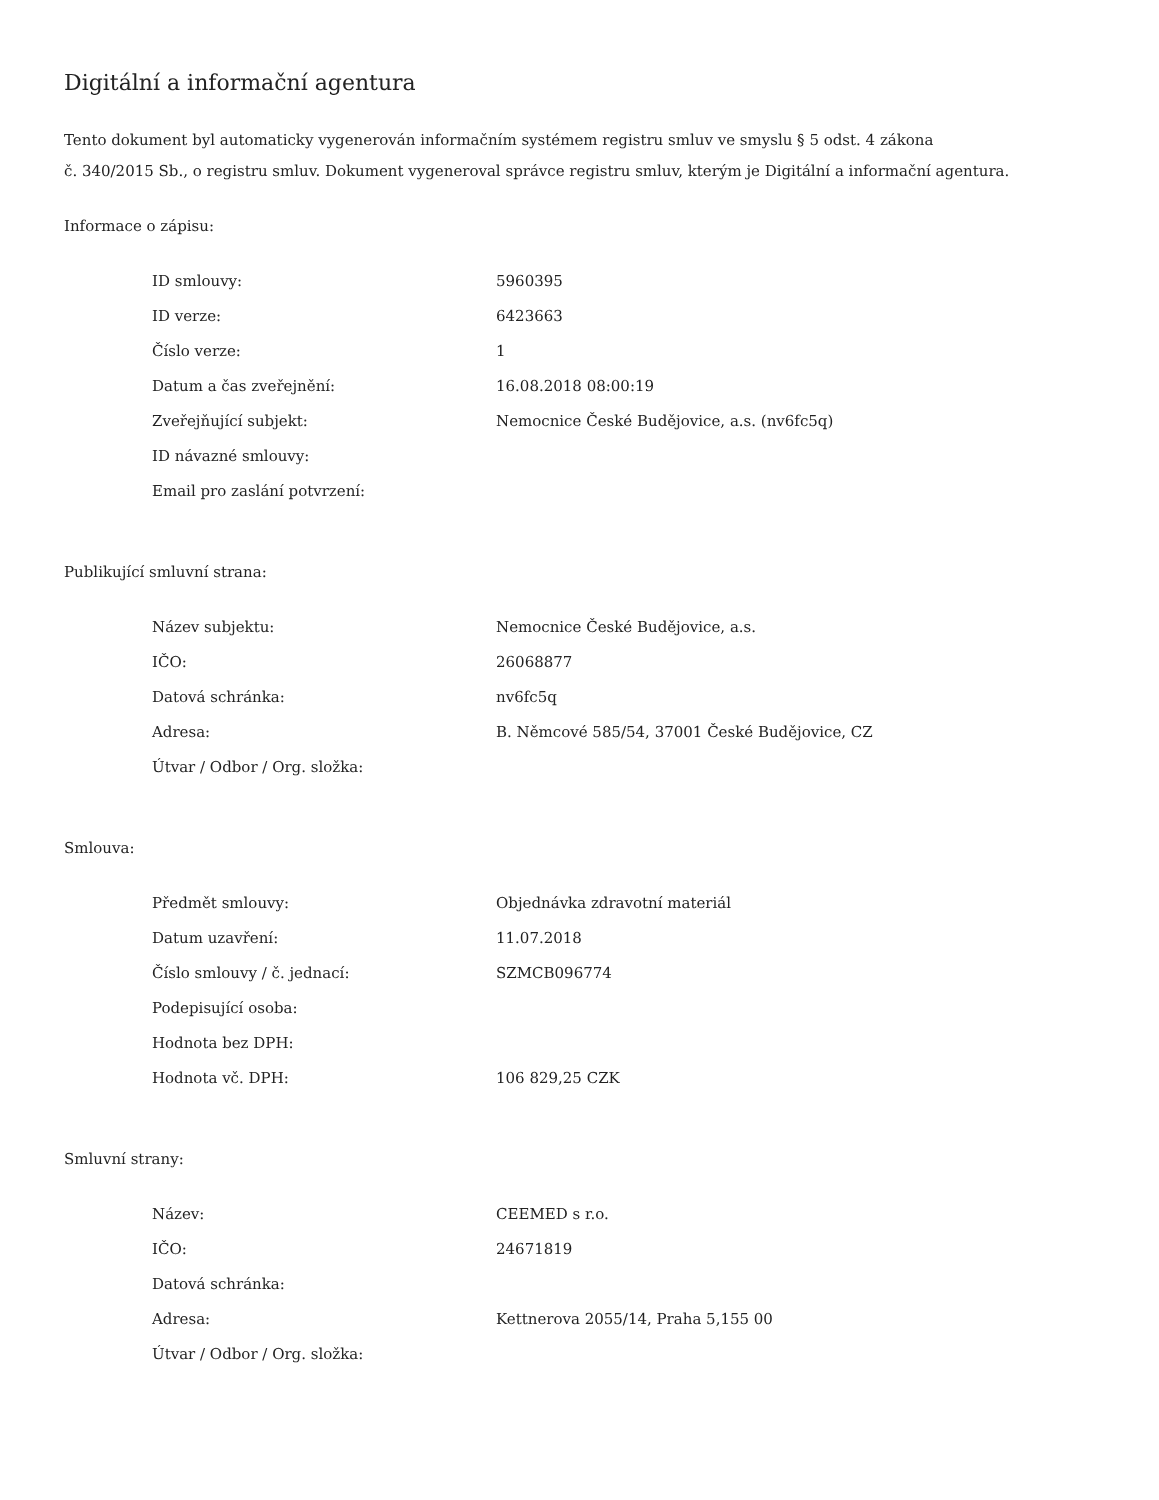Digitální a informační agentura
Tento dokument byl automaticky vygenerován informačním systémem registru smluv ve smyslu § 5 odst. 4 zákona
č. 340/2015 Sb., o registru smluv. Dokument vygeneroval správce registru smluv, kterým je Digitální a informační agentura.
Informace o zápisu:
| ID smlouvy: | 5960395 |
| ID verze: | 6423663 |
| Číslo verze: | 1 |
| Datum a čas zveřejnění: | 16.08.2018 08:00:19 |
| Zveřejňující subjekt: | Nemocnice České Budějovice, a.s. (nv6fc5q) |
| ID návazné smlouvy: | |
| Email pro zaslání potvrzení: | |
Publikující smluvní strana:
| Název subjektu: | Nemocnice České Budějovice, a.s. |
| IČO: | 26068877 |
| Datová schránka: | nv6fc5q |
| Adresa: | B. Němcové 585/54, 37001 České Budějovice, CZ |
| Útvar / Odbor / Org. složka: | |
Smlouva:
| Předmět smlouvy: | Objednávka zdravotní materiál |
| Datum uzavření: | 11.07.2018 |
| Číslo smlouvy / č. jednací: | SZMCB096774 |
| Podepisující osoba: | |
| Hodnota bez DPH: | |
| Hodnota vč. DPH: | 106 829,25 CZK |
Smluvní strany:
| Název: | CEEMED s r.o. |
| IČO: | 24671819 |
| Datová schránka: | |
| Adresa: | Kettnerova 2055/14, Praha 5,155 00 |
| Útvar / Odbor / Org. složka: | |